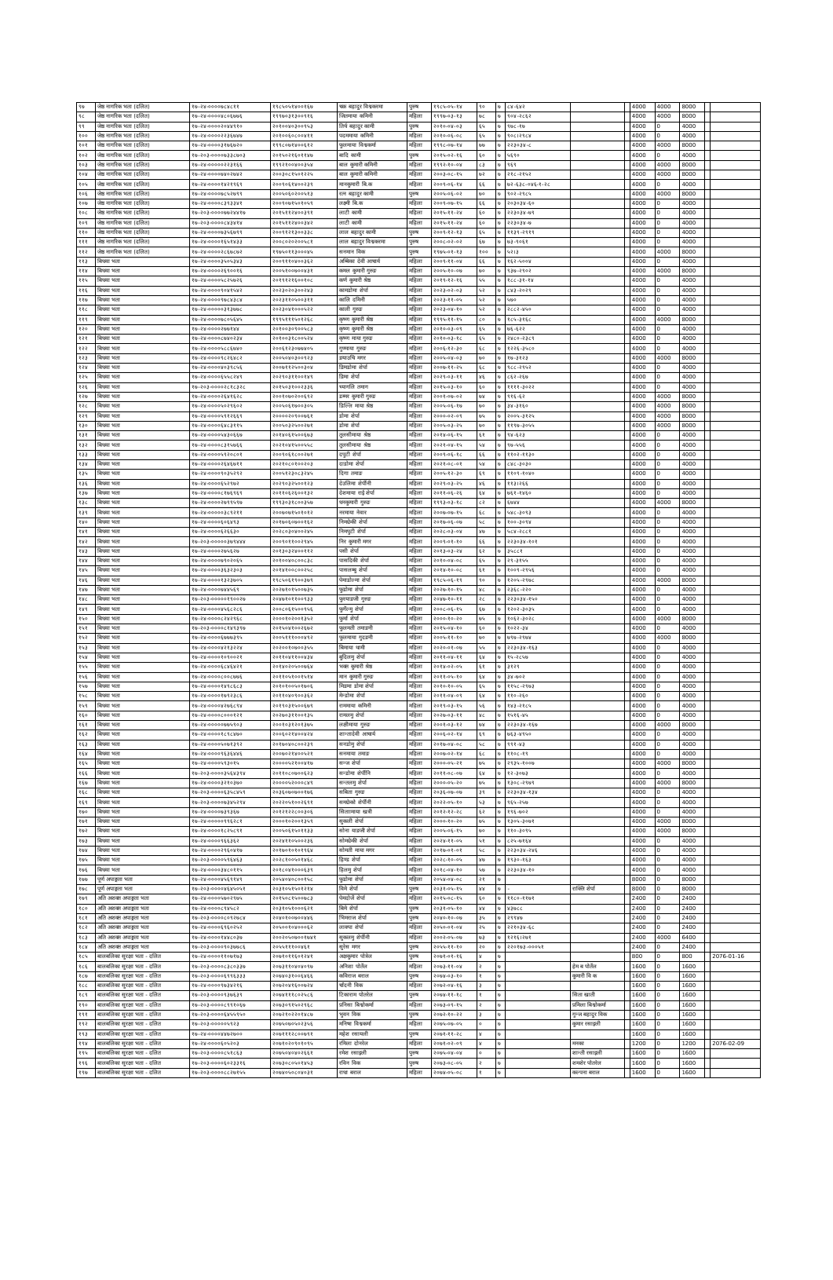| ९७ | जेष्ठ नागरिक भता (दलित) | १७-२४-००००७८४८११ | १९८५०५१४००१६७ | चक्र बहादुर विश्वकरमा | पुरुष | १९८५-०५-१४ | ९० | ७ | ८४-६४२ | | | 4000 | 4000 | 8000 | | |
| ९८ | जेष्ठ नागरिक भता (दलित) | १७-२४-००००४८०६७७६ | १९९७०३१३००९१६ | जितमाया कमिनी | महिला | १९९७-०३-१३ | ७८ | ७ | ९०४-२८६२ | | | 4000 | 4000 | 8000 | | |
| ९९ | जेष्ठ नागरिक भता (दलित) | १७-२४-००००२०४४९१० | २०१००४०३००९५३ | तिर्थ बहादुर कामी | पुरुष | २०१०-०४-०३ | ६५ | ७ | ९७८-१७ | | | 4000 | 0 | 4000 | | |
| १०० | जेष्ठ नागरिक भता (दलित) | १७-२४-००००२२३६७४७ | २०१००६०८००४११ | पदममाया कमिनी | महिला | २०१०-०६-०८ | ६५ | ७ | ९०८।२९८४ | | | 4000 | 0 | 4000 | | |
| १०१ | जेष्ठ नागरिक भता (दलित) | १७-२४-००००३१७६७२० | १९९८०७१४००६१२ | फुलमाया विश्वकर्मा | महिला | १९९८-०७-१४ | ७७ | ७ | २२३०३४-८ | | | 4000 | 4000 | 8000 | | |
| १०२ | जेष्ठ नागरिक भता (दलित) | १७-२०३-००००७३३८७०३ | २०१५०२१६०११४७ | बादि कामी | पुरुष | २०१५-०२-१६ | ६० | ७ | ५६९० | | | 4000 | 0 | 4000 | | |
| १०३ | जेष्ठ नागरिक भता (दलित) | १७-२४-०००००२२३१६६ | १९९२१००४००३५४ | बाल कुमारी कमिनी | महिला | १९९२-१०-०४ | ८३ | ७ | ९६९ | | | 4000 | 4000 | 8000 | | |
| १०४ | जेष्ठ नागरिक भता (दलित) | १७-२४-००००७४०२७४२ | २००३०८१५०१२२५ | बाल कुमारी कमिनी | महिला | २००३-०८-१५ | ७२ | ७ | २१८-२१५२ | | | 4000 | 4000 | 8000 | | |
| १०५ | जेष्ठ नागरिक भता (दलित) | १७-२४-००००१४२१९६९ | २००९०६१४००२३९ | मानकुमारी बि.क | महिला | २००९-०६-१४ | ६६ | ७ | ७२-६३८-०४६-१-२८ | | | 4000 | 0 | 4000 | | |
| १०६ | जेष्ठ नागरिक भता (दलित) | १७-२४-००००७८५२७९९ | २००५०६०२००५१३ | रत्न बहादुर कामी | पुरुष | २००५-०६-०२ | ७० | ७ | ९०२-२९८५ | | | 4000 | 4000 | 8000 | | |
| १०७ | जेष्ठ नागरिक भता (दलित) | १७-२४-००००८३९३३४१ | २००९०७१५०१०५९ | लक्ष्मी बि.क | महिला | २००९-०७-१५ | ६६ | ७ | २०३०३४-६० | | | 4000 | 0 | 4000 | | |
| १०८ | जेष्ठ नागरिक भता (दलित) | १७-२०३-००००७७२४४१७ | २०१५११२४००३९१ | लाटी कामी | महिला | २०१५-११-२४ | ६० | ७ | २२३०३४-७९ | | | 4000 | 0 | 4000 | | |
| १०९ | जेष्ठ नागरिक भता (दलित) | १७-२०३-००००८४३४१४ | २०१५११२४००३४२ | लाटी कामी | महिला | २०१५-११-२४ | ६० | ७ | २२३०३४-७ | | | 4000 | 0 | 4000 | | |
| ११० | जेष्ठ नागरिक भता (दलित) | १७-२४-००००७३५६७९९ | २००९१२१३००३३८ | लाल बहादुर कामी | पुरुष | २००९-१२-१३ | ६५ | ७ | ११३९-२९१९ | | | 4000 | 0 | 4000 | | |
| १११ | जेष्ठ नागरिक भता (दलित) | १७-२४-००००१६५१४३३ | २००८०२०२००५८१ | लाल बहादुर विश्वकरमा | पुरुष | २००८-०२-०२ | ६७ | ७ | ७३-९०६१ | | | 4000 | 0 | 4000 | | |
| ११२ | जेष्ठ नागरिक भता (दलित) | १७-२४-००००२८६७८७२ | १९७५०११३०००४५ | सनमान विक | पुरुष | १९७५-०१-१३ | १०० | ७ | ५२।३ | | | 4000 | 4000 | 8000 | | |
| ११३ | बिधवा भता | १७-२४-००००३५०५३४३ | २००९११०४००३६२ | अम्बिका देवी आचार्य | महिला | २००९-११-०४ | ६६ | ७ | १६२-५००४ | | | 4000 | 0 | 4000 | | |
| ११४ | बिधवा भता | १७-२४-००००२६९००१६ | २००५१००७००४३१ | कमल कुमारी गुरुङ | महिला | २००५-१०-०७ | ७० | ७ | ९३७-२९०२ | | | 4000 | 4000 | 8000 | | |
| ११५ | बिधवा भता | १७-२४-००००५८२५७२६ | २०१९१२१६००१०८ | कर्ण कुमारी श्रेष्ठ | महिला | २०१९-१२-१६ | ५५ | ७ | १८८-३१-१४ | | | 4000 | 0 | 4000 | | |
| ११६ | बिधवा भता | १७-२४-००००९०४१५४२ | २०२३०२०३००२४३ | कामडोमा शेर्पा | महिला | २०२३-०२-०३ | ५२ | ७ | ८४३-२०२९ | | | 4000 | 0 | 4000 | | |
| ११७ | बिधवा भता | १७-२४-००००९७८४३८४ | २०२३११०५००३११ | कालि दमिनी | महिला | २०२३-११-०५ | ५२ | ७ | ५७० | | | 4000 | 0 | 4000 | | |
| ११८ | बिधवा भता | १७-२४-०००००३१३७७८ | २०२३०४१०००५२२ | काली गुरुङ | महिला | २०२३-०४-१० | ५२ | ७ | २८८२-४५० | | | 4000 | 0 | 4000 | | |
| ११९ | बिधवा भता | १७-२४-००००७८०५६४५ | १९९५१११५०१२६८ | कृष्ण कुमारी श्रेष्ठ | महिला | १९९५-११-१५ | ८० | ७ | १८५-३१६८ | | | 4000 | 4000 | 8000 | | |
| १२० | बिधवा भता | १७-२४-००००२७७१४४ | २०१००३०९००५८३ | कृष्ण कुमारी श्रेष्ठ | महिला | २०१०-०३-०९ | ६५ | ७ | ७६-६२२ | | | 4000 | 0 | 4000 | | |
| १२१ | बिधवा भता | १७-२४-००००८७४०२३४ | २०१००३१८००५२४ | कृष्ण माया गुरुङ | महिला | २०१०-०३-१८ | ६५ | ७ | २४८०-२३८९ | | | 4000 | 0 | 4000 | | |
| १२२ | बिधवा भता | १७-२४-००००५८८६७४० | २००६१२३०७७४०५ | गुण्माया गुरुङ | महिला | २००६-१२-३० | ६८ | ७ | १२२६-३५८० | | | 4000 | 0 | 4000 | | |
| १२३ | बिधवा भता | १७-२४-००००९८२६४८२ | २००५०४०३००९२३ | ङयाउचि मगर | महिला | २००५-०४-०३ | ७० | ७ | १७-३१२३ | | | 4000 | 4000 | 8000 | | |
| १२४ | बिधवा भता | १७-२४-००००४०३९८५६ | २००७११२५००३०४ | ङिमडोमा शेर्पा | महिला | २००७-११-२५ | ६८ | ७ | ९८८-२९५२ | | | 4000 | 0 | 4000 | | |
| १२५ | बिधवा भता | १७-२४-००००६५५८२४९ | २०२९०३११००१४९ | ङिमा शेर्पा | महिला | २०२९-०३-११ | ४६ | ७ | ८६२-२६७ | | | 4000 | 0 | 4000 | | |
| १२६ | बिधवा भता | १७-२०३-००००२८१८३२८ | २०१५०३१००२३३६ | च्यागलि तमाग | महिला | २०१५-०३-१० | ६० | ७ | ११११-३०२२ | | | 4000 | 0 | 4000 | | |
| १२७ | बिधवा भता | १७-२४-००००२६४१६२८ | २००१०७०२००६९२ | डम्मर कुमारी गुरुङ | महिला | २००१-०७-०२ | ७४ | ७ | ९१६-६२ | | | 4000 | 4000 | 8000 | | |
| १२८ | बिधवा भता | १७-२४-००००५०२९६०२ | २००५०६१७००३०५ | डिल्लि माया श्रेष्ठ | महिला | २००५-०६-१७ | ७० | ७ | ३४-३१६० | | | 4000 | 4000 | 8000 | | |
| १२९ | बिधवा भता | १७-२४-००००५९१२६६९ | २००००२०९००७६१ | डोमा शेर्पा | महिला | २०००-०२-०९ | ७५ | ७ | २००५-३१२५ | | | 4000 | 4000 | 8000 | | |
| १३० | बिधवा भता | १७-२४-००००६४८३११५ | २००५०३२५००२७१ | डोमा शेर्पा | महिला | २००५-०३-२५ | ७० | ७ | ११९७-३०५५ | | | 4000 | 4000 | 8000 | | |
| १३१ | बिधवा भता | १७-२४-००००५४३०६६७ | २०१४०६१५००६७३ | तुलसीमाया श्रेष्ठ | महिला | २०१४-०६-१५ | ६१ | ७ | ९४-६२३ | | | 4000 | 0 | 4000 | | |
| १३२ | बिधवा भता | १७-२४-००००८३१५७६६ | २०२१०४१५००५५८ | तुलसीमाया श्रेष्ठ | महिला | २०२१-०४-१५ | ५४ | ७ | ९७-५५६ | | | 4000 | 0 | 4000 | | |
| १३३ | बिधवा भता | १७-२४-००००५९२०८०१ | २००९०६१८००२७१ | दपुटी शेर्पा | महिला | २००९-०६-१८ | ६६ | ७ | ११०२-११३० | | | 4000 | 0 | 4000 | | |
| १३४ | बिधवा भता | १७-२४-००००२६४६७११ | २०२१०८०१००२०३ | दाडोमा शेर्पा | महिला | २०२१-०८-०१ | ५४ | ७ | ८४८-३०३० | | | 4000 | 0 | 4000 | | |
| १३५ | बिधवा भता | १७-२४-००००९०३५२९२ | २००५१२३०८३२४५ | दिगा तमाङ | महिला | २००५-१२-३० | ६९ | ७ | ११०९-१०४० | | | 4000 | 0 | 4000 | | |
| १३६ | बिधवा भता | १७-२४-००००६५२९७२ | २०२९०३२५००१२३ | देउलिमा शेर्पीनी | महिला | २०२९-०३-२५ | ४६ | ७ | ११३।२६६ | | | 4000 | 0 | 4000 | | |
| १३७ | बिधवा भता | १७-२४-००००८१७६९६९ | २०११०६२६००१३२ | देशमाया राई शेर्पा | महिला | २०११-०६-२६ | ६४ | ७ | ७६१-१४६० | | | 4000 | 0 | 4000 | | |
| १३८ | बिधवा भता | १७-२४-००००२७९९५९७ | १९९३०३१८००३५७ | धनकुमारी गुरुङ | महिला | १९९३-०३-१८ | ८२ | ७ | ६७४४ | | | 4000 | 4000 | 8000 | | |
| १३९ | बिधवा भता | १७-२४-०००००३८९२११ | २००७०७१५०१०१२ | नरमाया नेवार | महिला | २००७-०७-१५ | ६८ | ७ | ५४८-३०९३ | | | 4000 | 0 | 4000 | | |
| १४० | बिधवा भता | १७-२४-००००६०६४९३ | २०१७०६०७००१६२ | निमछेकी शेर्पा | महिला | २०१७-०६-०७ | ५८ | ७ | १००-३०९४ | | | 4000 | 0 | 4000 | | |
| १४१ | बिधवा भता | १७-२४-००००६२६६३० | २०२८०३०४००२४५ | निमपुटी शेर्पा | महिला | २०२८-०३-०४ | ४७ | ७ | ५८४-२८८१ | | | 4000 | 0 | 4000 | | |
| १४२ | बिधवा भता | १७-२०३-०००००३७९४४४ | २००९०११००२९४५ | निर कुमारी मगर | महिला | २००९-०१-१० | ६६ | ७ | २२३०३४-१०१ | | | 4000 | 0 | 4000 | | |
| १४३ | बिधवा भता | १७-२४-००००२७५६२७ | २०१३०३२४००११२ | पसी शेर्पा | महिला | २०१३-०३-२४ | ६२ | ७ | ३५८८१ | | | 4000 | 0 | 4000 | | |
| १४४ | बिधवा भता | १७-२४-००००७९०२०६५ | २०१००४०८००८३८ | पासदिकी शेर्पा | महिला | २०१०-०४-०८ | ६५ | ७ | २९-३१५५ | | | 4000 | 0 | 4000 | | |
| १४५ | बिधवा भता | १७-२४-००००३६३२३०३ | २०१४१००८००२५८ | पासलम्बु शेर्पा | महिला | २०१४-१०-०८ | ६१ | ७ | १००९-२९५६ | | | 4000 | 0 | 4000 | | |
| १४६ | बिधवा भता | १७-२४-००००१३२३७०५ | १९८५०६१९००३७९ | पेमाडोल्मा शेर्पा | महिला | १९८५-०६-१९ | ९० | ७ | १२०५-२९७८ | | | 4000 | 4000 | 8000 | | |
| १४७ | बिधवा भता | १७-२४-००००७४४५६९ | २०२७१०१५००७३५ | फुडोमा शेर्पा | महिला | २०२७-१०-१५ | ४८ | ७ | २३६८-२२० | | | 4000 | 0 | 4000 | | |
| १४८ | बिधवा भता | १७-२०३-०००००१९००२७ | २०४७१०११००९३३ | फुरयाङजी गुरुङ | महिला | २०४७-१०-११ | २८ | ७ | २२३०३४-१५० | | | 4000 | 0 | 4000 | | |
| १४९ | बिधवा भता | १७-२४-००००४५६८२८६ | २००८०६१५००९५६ | फुर्गेल्मु शेर्पा | महिला | २००८-०६-१५ | ६७ | ७ | १२०२-३०३५ | | | 4000 | 0 | 4000 | | |
| १५० | बिधवा भता | १७-२४-००००८२४२९६८ | २०००१०२००१३५२ | फुर्मा शेर्पा | महिला | २०००-१०-२० | ७५ | ७ | १०६२-३०२८ | | | 4000 | 4000 | 8000 | | |
| १५१ | बिधवा भता | १७-२०३-००००८१४९३९७ | २०१५०४१००२६७२ | फुलमती तमाङनी | महिला | २०१५-०४-१० | ६० | ७ | १०२२-३४ | | | 4000 | 0 | 4000 | | |
| १५२ | बिधवा भता | १७-२४-००००६७७७३९५ | २००५१११०००४९२ | फुलमाया गुदङनी | महिला | २००५-११-१० | ७० | ७ | ७९७-२९७४ | | | 4000 | 4000 | 8000 | | |
| १५३ | बिधवा भता | १७-२४-००००४२१३२२४ | २०२००१०७००३५५ | बिमाया थामी | महिला | २०२०-०१-०७ | ५५ | ७ | २२३०३४-१६३ | | | 4000 | 0 | 4000 | | |
| १५४ | बिधवा भता | १७-२४-००००१०९००२१ | २०११०४११००४३४ | बुदिलमु शेर्पा | महिला | २०११-०४-११ | ६४ | ७ | १५-२८५७ | | | 4000 | 0 | 4000 | | |
| १५५ | बिधवा भता | १७-२४-००००६८४६४२१ | २०१४०२०५००७६४ | भक्त कुमारी श्रेष्ठ | महिला | २०१४-०२-०५ | ६१ | ७ | ३१२९ | | | 4000 | 0 | 4000 | | |
| १५६ | बिधवा भता | १७-२४-००००८००८७७६ | २०११०५१००१५१४ | मान कुमारी गुरुङ | महिला | २०११-०५-१० | ६४ | ७ | ३४-७०२ | | | 4000 | 0 | 4000 | | |
| १५७ | बिधवा भता | १७-२४-००००१४९८६८३ | २०१०१००५०१७०६ | मिङमा डोमा शेर्पा | महिला | २०१०-१०-०५ | ६५ | ७ | ११५८-२९७३ | | | 4000 | 0 | 4000 | | |
| १५८ | बिधवा भता | १७-२४-००००१७९२३८६ | २०११०४०९००३६२ | मेन्डोमा शेर्पा | महिला | २०११-०४-०९ | ६४ | ७ | ११०-२६० | | | 4000 | 0 | 4000 | | |
| १५९ | बिधवा भता | १७-२४-००००४२७६८९४ | २०१९०३१५००६७९ | राममाया कमिनी | महिला | २०१९-०३-१५ | ५६ | ७ | १४३-२१८५ | | | 4000 | 0 | 4000 | | |
| १६० | बिधवा भता | १७-२४-००००८०००१२१ | २०२७०३११००१३५ | रामलमु शेर्पा | महिला | २०२७-०३-११ | ४८ | ७ | १५१६-४५ | | | 4000 | 0 | 4000 | | |
| १६१ | बिधवा भता | १७-२४-०००००७७५९०३ | २००१०३१२०१३७५ | लक्षीमाया गुरुङ | महिला | २००१-०३-१२ | ७४ | ७ | २२३०३४-१६७ | | | 4000 | 4000 | 8000 | | |
| १६२ | बिधवा भता | १७-२४-००००१८९८४७० | २००६०२१४००४२४ | शान्तादेवी आचार्य | महिला | २००६-०२-१४ | ६९ | ७ | ७६३-४९५० | | | 4000 | 0 | 4000 | | |
| १६३ | बिधवा भता | १७-२४-००००५०७१३९२ | २०१७०४०८००२३९ | सनडोमु शेर्पा | महिला | २०१७-०४-०८ | ५८ | ७ | ९९१-४३ | | | 4000 | 0 | 4000 | | |
| १६४ | बिधवा भता | १७-२४-००००९६३६४४६ | २००७०२१४००५२१ | सनमाया तमाङ | महिला | २००७-०२-१४ | ६८ | ७ | ११०८-१९ | | | 4000 | 0 | 4000 | | |
| १६५ | बिधवा भता | १७-२४-००००५९३०१५ | २००००५२१००४१७ | सन्ज शेर्पा | महिला | २०००-०५-२१ | ७५ | ७ | २९३५-१००७ | | | 4000 | 4000 | 8000 | | |
| १६६ | बिधवा भता | १७-२०३-००००३५६४३९४ | २०११०८०७००६२३ | सन्डोमा शेर्पीनि | महिला | २०११-०८-०७ | ६४ | ७ | १२-३०७३ | | | 4000 | 0 | 4000 | | |
| १६७ | बिधवा भता | १७-२४-००००३२१०३७० | २००००५२०००८४९ | सन्तलमु शेर्पा | महिला | २०००-०५-२० | ७५ | ७ | १३०८-२९७९ | | | 4000 | 4000 | 8000 | | |
| १६८ | बिधवा भता | १७-२०३-००००६३५८४५९ | २०३६०७०७००१७६ | सबिता गुरुङ | महिला | २०३६-०७-०७ | ३९ | ७ | २२३०३४-१३४ | | | 4000 | 0 | 4000 | | |
| १६९ | बिधवा भता | १७-२०३-००००७३४५२९४ | २०२२०५१००२६९१ | समछेको शेर्पीनी | महिला | २०२२-०५-१० | ५३ | ७ | ९६५-२५७ | | | 4000 | 0 | 4000 | | |
| १७० | बिधवा भता | १७-२४-००००७३९३६७ | २०१२१२२८००३०६ | सिताामाया खत्री | महिला | २०१२-१२-२८ | ६२ | ७ | १९६-७०२ | | | 4000 | 0 | 4000 | | |
| १७१ | बिधवा भता | १७-२४-०००००९९६२८१ | २०००१०२००१३५९ | सुकली शेर्पा | महिला | २०००-१०-२० | ७५ | ७ | १३०५-३०७१ | | | 4000 | 4000 | 8000 | | |
| १७२ | बिधवा भता | १७-२४-००००१८२५८९१ | २००५०६१५०११३३ | सोना याङजी शेर्पा | महिला | २००५-०६-१५ | ७० | ७ | ११०-३०९५ | | | 4000 | 4000 | 8000 | | |
| १७३ | बिधवा भता | १७-२४-००००९६६३६२ | २०२४११०५००२३६ | सोमछेकी शेर्पा | महिला | २०२४-११-०५ | ५१ | ७ | ८२५-७१६४ | | | 4000 | 0 | 4000 | | |
| १७४ | बिधवा भता | १७-२४-००००२९६०४१७ | २०१७०१०१०१९६४ | सोमती माया मगर | महिला | २०१७-०१-०१ | ५८ | ७ | २२३०३४-२४६ | | | 4000 | 0 | 4000 | | |
| १७५ | बिधवा भता | १७-२०३-००००५९६४६३ | २०२८१००५०१४६८ | हिण्ड शेर्पा | महिला | २०२८-१०-०५ | ४७ | ७ | १९३०-१६३ | | | 4000 | 0 | 4000 | | |
| १७६ | बिधवा भता | १७-२४-००००३४८०११५ | २०१८०४१०००६३९ | हिलमु शेर्पा | महिला | २०१८-०४-१० | ५७ | ७ | २२३०३४-१० | | | 4000 | 0 | 4000 | | |
| १७७ | पूर्ण अपाङ्गता भता | १७-२४-००००४५६९१४९ | २०५४०४०८००१५८ | फुडोमा शेर्पा | महिला | २०५४-०४-०८ | २१ | ७ | | | | 8000 | 0 | 8000 | | |
| १७८ | पूर्ण अपाङ्गता भता | १७-२०३-००००४६४५०५१ | २०३१०५१५०१२१४ | विमे शेर्पा | पुरुष | २०३१-०५-१५ | ४४ | ७ | - | राक्लि शेर्पा | | 8000 | 0 | 8000 | | |
| १७९ | अति अशक्त अपाङ्गता भता | १७-२४-००००५७०२९७५ | २०१५०८१५००७८३ | पेमदोर्जे शेर्पा | महिला | २०१५-०८-१५ | ६० | ७ | ११८०-११७१ | | | 2400 | 0 | 2400 | | |
| १८० | अति अशक्त अपाङ्गता भता | १७-२४-००००८९४५८२ | २०३१०५१०००६२१ | बिमे शेर्पा | पुरुष | २०३१-०५-१० | ४४ | ७ | ४३७८८ | | | 2400 | 0 | 2400 | | |
| १८१ | अति अशक्त अपाङ्गता भता | १७-२०३-००००८०९२७८४ | २०४०१००७००४४६ | भिमराज शेर्पा | पुरुष | २०४०-१०-०७ | ३५ | ७ | २९९४७ | | | 2400 | 0 | 2400 | | |
| १८२ | अति अशक्त अपाङ्गता भता | १७-२४-००००६९६०२५२ | २०५००१०४०००६२ | लाक्पा शेर्पा | महिला | २०५०-०१-०४ | २५ | ७ | २२१०३४-६८ | | | 2400 | 0 | 2400 | | |
| १८३ | अति अशक्त अपाङ्गता भता | १७-२४-००००१४४८०३७ | २००२०५०७००१७४१ | सुकलमु शेर्पीनी | महिला | २००२-०५-०७ | ७३ | ७ | १२१६।२७१ | | | 2400 | 4000 | 6400 | | |
| १८४ | अति अशक्त अपाङ्गता भता | १७-२०३-००००९०३७७८६ | २०५५१११००४६१ | सुरेस मगर | पुरुष | २०५५-११-१० | २० | ७ | २२०१७३-०००५१ | | | 2400 | 0 | 2400 | | |
| १८५ | बालबलिका सुरक्षा भता - दलित | १७-२४-००००११०७१७३ | २०७१०११६०१२४१ | अक्षकुमार पोत्रेल | पुरुष | २०७१-०१-१६ | ४ | ७ | | | | 800 | 0 | 800 | | 2076-01-16 |
| १८६ | बालबलिका सुरक्षा भता - दलित | १७-२०३-००००८३८०३३७ | २०७३११०४०४०९७ | अनिशा पोर्तेल | महिला | २०७३-११-०४ | २ | ७ | | हेम ब पोर्तेल | | 1600 | 0 | 1600 | | |
| १८७ | बालबलिका सुरक्षा भता - दलित | १७-२०३-००००६९९६३३३ | २०७४०३१००६४६६ | कविराज बराल | पुरुष | २०७४-०३-१० | १ | ७ | | कुमारी वि क | | 1600 | 0 | 1600 | | |
| १८८ | बालबलिका सुरक्षा भता - दलित | १७-२४-००००९७३४२१६ | २०७२०४१६००७२४ | चाँदनी विक | महिला | २०७२-०४-१६ | ३ | ७ | | | | 1600 | 0 | 1600 | | |
| १८९ | बालबलिका सुरक्षा भता - दलित | १७-२०३-००००९३७६३९ | २०७४१११८०२५८६ | टिकाराम पोतरेल | पुरुष | २०७४-११-१८ | १ | ७ | | सिता खाती | | 1600 | 0 | 1600 | | |
| १९० | बालबलिका सुरक्षा भता - दलित | १७-२०३-००००८९९१०६७ | २०७३०९१५०२९६८ | प्रनिसा बिश्वोकर्मा | महिला | २०७३-०९-१५ | २ | ७ | | प्रमिला बिश्वोकर्मा | | 1600 | 0 | 1600 | | |
| १९१ | बालबलिका सुरक्षा भता - दलित | १७-२०३-००००६४५५९५० | २०७२१०२२०१४८७ | भुवन विक | पुरुष | २०७२-१०-२२ | ३ | ७ | | गुन्ज बहादुर विक | | 1600 | 0 | 1600 | | |
| १९२ | बालबलिका सुरक्षा भता - दलित | १७-२०३-०००००५९२३ | २०७५०७०५०२३५६ | मनिषा विश्वकर्मा | महिला | २०७५-०७-०५ | ० | ७ | | कुमार रसाइली | | 1600 | 0 | 1600 | | |
| १९३ | बालबलिका सुरक्षा भता - दलित | १७-२४-००००४४७२७०० | २०७१११२८००७९१ | महेश रसायली | पुरुष | २०७१-११-२८ | ४ | ७ | | | | 1600 | 0 | 1600 | | |
| १९४ | बालबलिका सुरक्षा भता - दलित | १७-२४-००००६०५२०३ | २०७१०२०९०१०९५ | रमिला दोनरेल | महिला | २०७१-०२-०९ | ४ | ७ | | मनका | | 1200 | 0 | 1200 | | 2076-02-09 |
| १९५ | बालबलिका सुरक्षा भता - दलित | १७-२०३-००००८५१८६३ | २०७५०४०४०२६६१ | रमेश रसाइली | पुरुष | २०७५-०४-०४ | ० | ७ | | शान्ती रसाइली | | 1600 | 0 | 1600 | | |
| १९६ | बालबलिका सुरक्षा भता - दलित | १७-२०३-००००६०२३३१६ | २०७३०८०५०१४५३ | रविन विक | पुरुष | २०७३-०८-०५ | २ | ७ | | शमशेर पोतरेल | | 1600 | 0 | 1600 | | |
| १९७ | बालबलिका सुरक्षा भता - दलित | १७-२०३-००००८८२७१५५ | २०७४०५०८०४०३१ | राधा बराल | महिला | २०७४-०५-०८ | १ | ७ | | कल्पना बराल | | 1600 | 0 | 1600 | | |